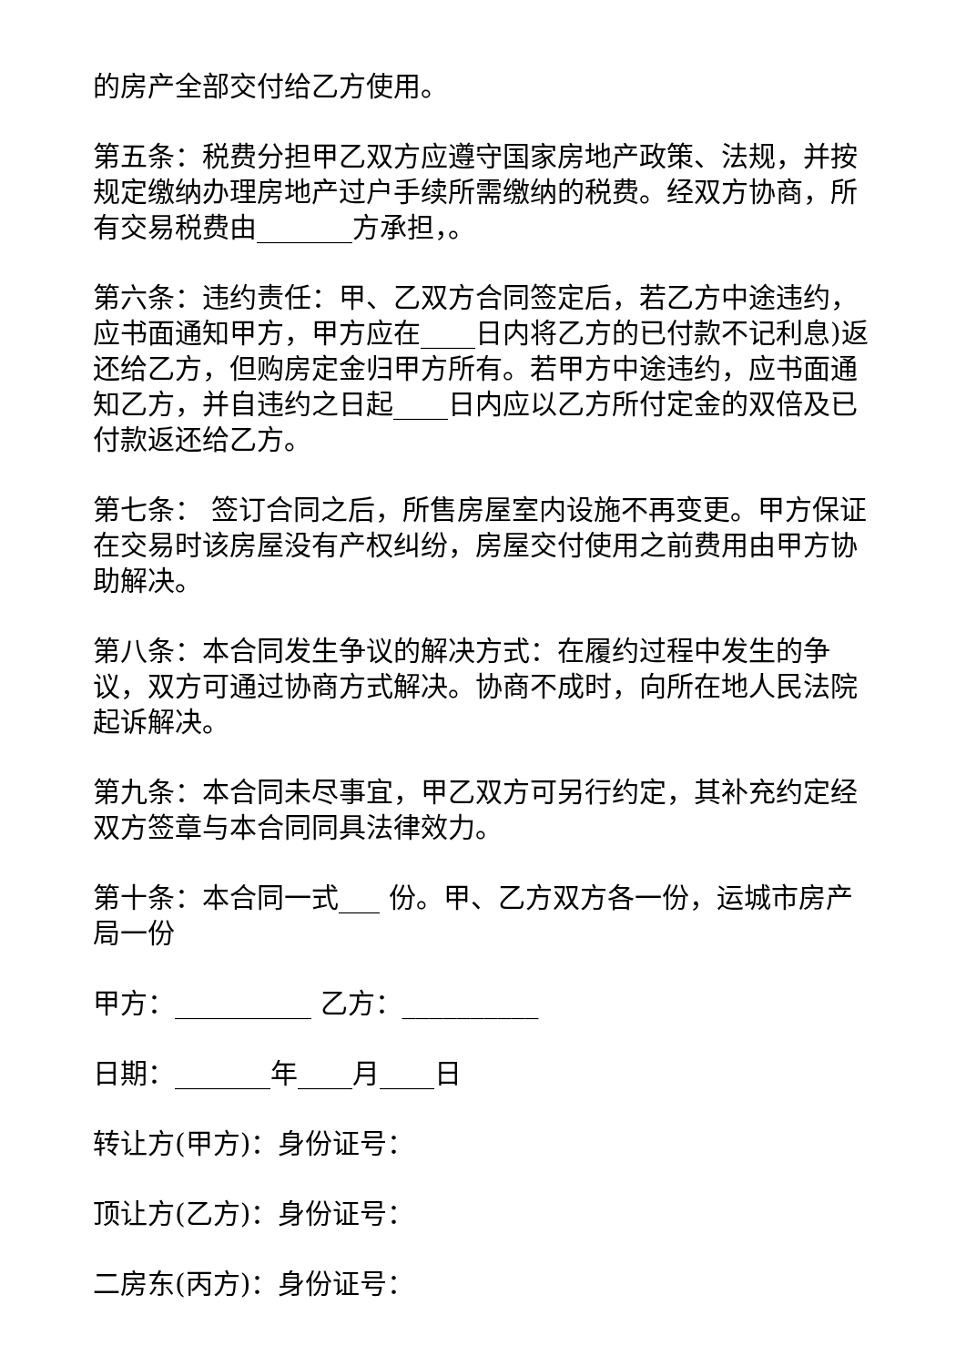的房产全部交付给乙方使用。
第五条：税费分担甲乙双方应遵守国家房地产政策、法规，并按规定缴纳办理房地产过户手续所需缴纳的税费。经双方协商，所有交易税费由_______方承担，。
第六条：违约责任：甲、乙双方合同签定后，若乙方中途违约，应书面通知甲方，甲方应在____日内将乙方的已付款不记利息)返还给乙方，但购房定金归甲方所有。若甲方中途违约，应书面通知乙方，并自违约之日起____日内应以乙方所付定金的双倍及已付款返还给乙方。
第七条： 签订合同之后，所售房屋室内设施不再变更。甲方保证在交易时该房屋没有产权纠纷，房屋交付使用之前费用由甲方协助解决。
第八条：本合同发生争议的解决方式：在履约过程中发生的争议，双方可通过协商方式解决。协商不成时，向所在地人民法院起诉解决。
第九条：本合同未尽事宜，甲乙双方可另行约定，其补充约定经双方签章与本合同同具法律效力。
第十条：本合同一式___ 份。甲、乙方双方各一份，运城市房产局一份
甲方：__________ 乙方：__________
日期：_______年____月____日
转让方(甲方)：身份证号：
顶让方(乙方)：身份证号：
二房东(丙方)：身份证号：